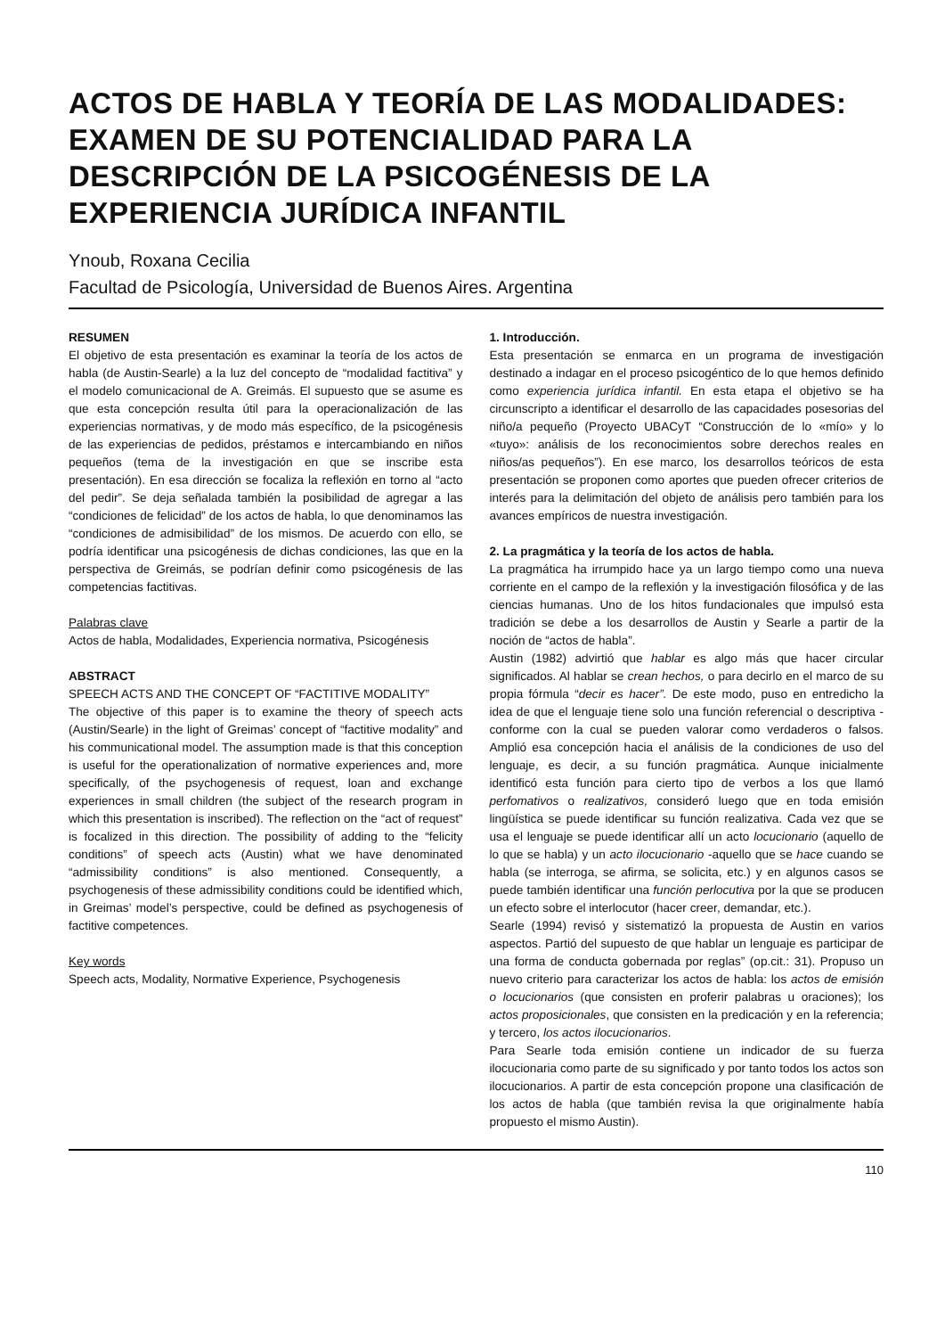ACTOS DE HABLA Y TEORÍA DE LAS MODALIDADES: EXAMEN DE SU POTENCIALIDAD PARA LA DESCRIPCIÓN DE LA PSICOGÉNESIS DE LA EXPERIENCIA JURÍDICA INFANTIL
Ynoub, Roxana Cecilia
Facultad de Psicología, Universidad de Buenos Aires. Argentina
RESUMEN
El objetivo de esta presentación es examinar la teoría de los actos de habla (de Austin-Searle) a la luz del concepto de “modalidad factitiva” y el modelo comunicacional de A. Greimás. El supuesto que se asume es que esta concepción resulta útil para la operacionalización de las experiencias normativas, y de modo más específico, de la psicogénesis de las experiencias de pedidos, préstamos e intercambiando en niños pequeños (tema de la investigación en que se inscribe esta presentación). En esa dirección se focaliza la reflexión en torno al “acto del pedir”. Se deja señalada también la posibilidad de agregar a las “condiciones de felicidad” de los actos de habla, lo que denominamos las “condiciones de admisibilidad” de los mismos. De acuerdo con ello, se podría identificar una psicogénesis de dichas condiciones, las que en la perspectiva de Greimás, se podrían definir como psicogénesis de las competencias factitivas.
Palabras clave
Actos de habla, Modalidades, Experiencia normativa, Psicogénesis
ABSTRACT
SPEECH ACTS AND THE CONCEPT OF “FACTITIVE MODALITY”
The objective of this paper is to examine the theory of speech acts (Austin/Searle) in the light of Greimas’ concept of “factitive modality” and his communicational model. The assumption made is that this conception is useful for the operationalization of normative experiences and, more specifically, of the psychogenesis of request, loan and exchange experiences in small children (the subject of the research program in which this presentation is inscribed). The reflection on the “act of request” is focalized in this direction. The possibility of adding to the “felicity conditions” of speech acts (Austin) what we have denominated “admissibility conditions” is also mentioned. Consequently, a psychogenesis of these admissibility conditions could be identified which, in Greimas’ model’s perspective, could be defined as psychogenesis of factitive competences.
Key words
Speech acts, Modality, Normative Experience, Psychogenesis
1. Introducción.
Esta presentación se enmarca en un programa de investigación destinado a indagar en el proceso psicogéntico de lo que hemos definido como experiencia jurídica infantil. En esta etapa el objetivo se ha circunscripto a identificar el desarrollo de las capacidades posesorias del niño/a pequeño (Proyecto UBACyT “Construcción de lo «mío» y lo «tuyo»: análisis de los reconocimientos sobre derechos reales en niños/as pequeños”). En ese marco, los desarrollos teóricos de esta presentación se proponen como aportes que pueden ofrecer criterios de interés para la delimitación del objeto de análisis pero también para los avances empíricos de nuestra investigación.
2. La pragmática y la teoría de los actos de habla.
La pragmática ha irrumpido hace ya un largo tiempo como una nueva corriente en el campo de la reflexión y la investigación filosófica y de las ciencias humanas. Uno de los hitos fundacionales que impulsó esta tradición se debe a los desarrollos de Austin y Searle a partir de la noción de “actos de habla”.
Austin (1982) advirtió que hablar es algo más que hacer circular significados. Al hablar se crean hechos, o para decirlo en el marco de su propia fórmula “decir es hacer”. De este modo, puso en entredicho la idea de que el lenguaje tiene solo una función referencial o descriptiva -conforme con la cual se pueden valorar como verdaderos o falsos. Amplió esa concepción hacia el análisis de la condiciones de uso del lenguaje, es decir, a su función pragmática. Aunque inicialmente identificó esta función para cierto tipo de verbos a los que llamó perfomativos o realizativos, consideró luego que en toda emisión lingüística se puede identificar su función realizativa. Cada vez que se usa el lenguaje se puede identificar allí un acto locucionario (aquello de lo que se habla) y un acto ilocucionario -aquello que se hace cuando se habla (se interroga, se afirma, se solicita, etc.) y en algunos casos se puede también identificar una función perlocutiva por la que se producen un efecto sobre el interlocutor (hacer creer, demandar, etc.).
Searle (1994) revisó y sistematizó la propuesta de Austin en varios aspectos. Partió del supuesto de que hablar un lenguaje es participar de una forma de conducta gobernada por reglas” (op.cit.: 31). Propuso un nuevo criterio para caracterizar los actos de habla: los actos de emisión o locucionarios (que consisten en proferir palabras u oraciones); los actos proposicionales, que consisten en la predicación y en la referencia; y tercero, los actos ilocucionarios.
Para Searle toda emisión contiene un indicador de su fuerza ilocucionaria como parte de su significado y por tanto todos los actos son ilocucionarios. A partir de esta concepción propone una clasificación de los actos de habla (que también revisa la que originalmente había propuesto el mismo Austin).
110